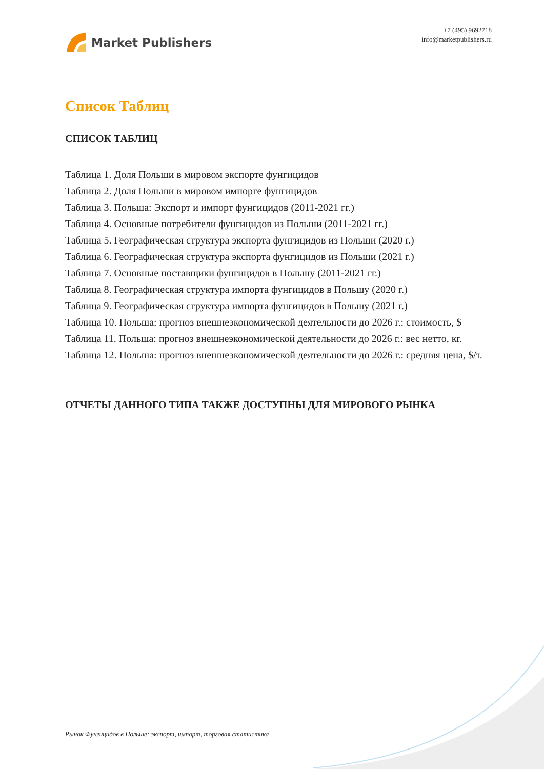Market Publishers
+7 (495) 9692718
info@marketpublishers.ru
Список Таблиц
СПИСОК ТАБЛИЦ
Таблица 1. Доля Польши в мировом экспорте фунгицидов
Таблица 2. Доля Польши в мировом импорте фунгицидов
Таблица 3. Польша: Экспорт и импорт фунгицидов (2011-2021 гг.)
Таблица 4. Основные потребители фунгицидов из Польши (2011-2021 гг.)
Таблица 5. Географическая структура экспорта фунгицидов из Польши (2020 г.)
Таблица 6. Географическая структура экспорта фунгицидов из Польши (2021 г.)
Таблица 7. Основные поставщики фунгицидов в Польшу (2011-2021 гг.)
Таблица 8. Географическая структура импорта фунгицидов в Польшу (2020 г.)
Таблица 9. Географическая структура импорта фунгицидов в Польшу (2021 г.)
Таблица 10. Польша: прогноз внешнеэкономической деятельности до 2026 г.: стоимость, $
Таблица 11. Польша: прогноз внешнеэкономической деятельности до 2026 г.: вес нетто, кг.
Таблица 12. Польша: прогноз внешнеэкономической деятельности до 2026 г.: средняя цена, $/т.
ОТЧЕТЫ ДАННОГО ТИПА ТАКЖЕ ДОСТУПНЫ ДЛЯ МИРОВОГО РЫНКА
Рынок Фунгицидов в Польше: экспорт, импорт, торговая статистика